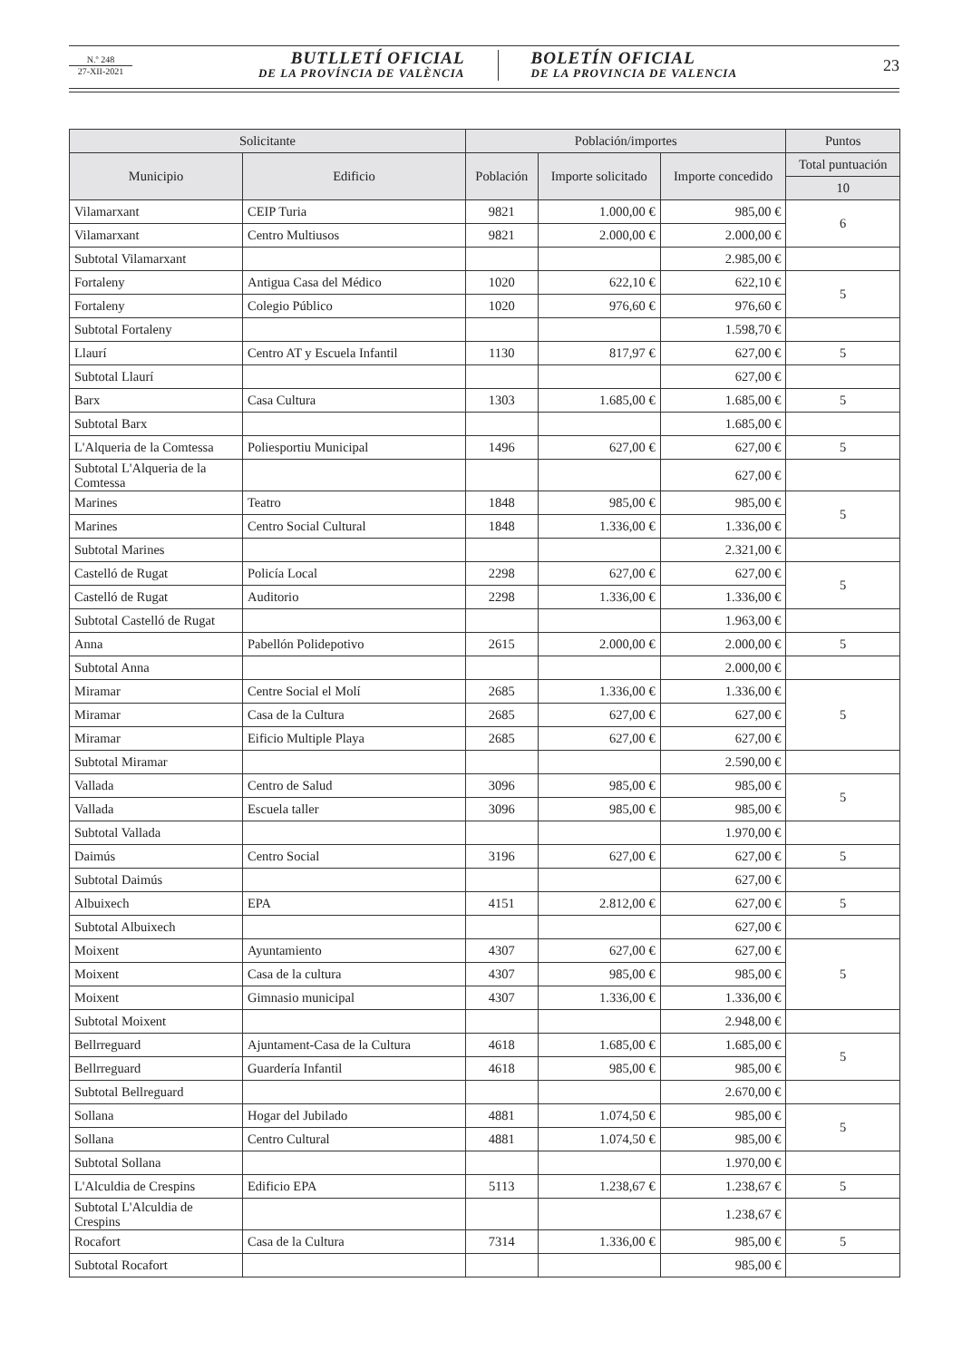N.º 248
27-XII-2021
BUTLLETÍ OFICIAL
DE LA PROVÍNCIA DE VALÈNCIA
BOLETÍN OFICIAL
DE LA PROVINCIA DE VALENCIA
23
| Solicitante | | Población/importes | | | Puntos |
| --- | --- | --- | --- | --- | --- |
| Municipio | Edificio | Población | Importe solicitado | Importe concedido | Total puntuación |
| | | | | | 10 |
| Vilamarxant | CEIP Turia | 9821 | 1.000,00 € | 985,00 € | 6 |
| Vilamarxant | Centro Multiusos | 9821 | 2.000,00 € | 2.000,00 € | |
| Subtotal Vilamarxant | | | | 2.985,00 € | |
| Fortaleny | Antigua Casa del Médico | 1020 | 622,10 € | 622,10 € | 5 |
| Fortaleny | Colegio Público | 1020 | 976,60 € | 976,60 € | |
| Subtotal Fortaleny | | | | 1.598,70 € | |
| Llaurí | Centro AT y Escuela Infantil | 1130 | 817,97 € | 627,00 € | 5 |
| Subtotal Llaurí | | | | 627,00 € | |
| Barx | Casa Cultura | 1303 | 1.685,00 € | 1.685,00 € | 5 |
| Subtotal Barx | | | | 1.685,00 € | |
| L'Alqueria de la Comtessa | Poliesportiu Municipal | 1496 | 627,00 € | 627,00 € | 5 |
| Subtotal L'Alqueria de la Comtessa | | | | 627,00 € | |
| Marines | Teatro | 1848 | 985,00 € | 985,00 € | 5 |
| Marines | Centro Social Cultural | 1848 | 1.336,00 € | 1.336,00 € | |
| Subtotal Marines | | | | 2.321,00 € | |
| Castelló de Rugat | Policía Local | 2298 | 627,00 € | 627,00 € | 5 |
| Castelló de Rugat | Auditorio | 2298 | 1.336,00 € | 1.336,00 € | |
| Subtotal Castelló de Rugat | | | | 1.963,00 € | |
| Anna | Pabellón Polidepotivo | 2615 | 2.000,00 € | 2.000,00 € | 5 |
| Subtotal Anna | | | | 2.000,00 € | |
| Miramar | Centre Social el Molí | 2685 | 1.336,00 € | 1.336,00 € | 5 |
| Miramar | Casa de la Cultura | 2685 | 627,00 € | 627,00 € | |
| Miramar | Eificio Multiple Playa | 2685 | 627,00 € | 627,00 € | |
| Subtotal Miramar | | | | 2.590,00 € | |
| Vallada | Centro de Salud | 3096 | 985,00 € | 985,00 € | 5 |
| Vallada | Escuela taller | 3096 | 985,00 € | 985,00 € | |
| Subtotal Vallada | | | | 1.970,00 € | |
| Daimús | Centro Social | 3196 | 627,00 € | 627,00 € | 5 |
| Subtotal Daimús | | | | 627,00 € | |
| Albuixech | EPA | 4151 | 2.812,00 € | 627,00 € | 5 |
| Subtotal Albuixech | | | | 627,00 € | |
| Moixent | Ayuntamiento | 4307 | 627,00 € | 627,00 € | 5 |
| Moixent | Casa de la cultura | 4307 | 985,00 € | 985,00 € | |
| Moixent | Gimnasio municipal | 4307 | 1.336,00 € | 1.336,00 € | |
| Subtotal Moixent | | | | 2.948,00 € | |
| Bellrreguard | Ajuntament-Casa de la Cultura | 4618 | 1.685,00 € | 1.685,00 € | 5 |
| Bellrreguard | Guardería Infantil | 4618 | 985,00 € | 985,00 € | |
| Subtotal Bellreguard | | | | 2.670,00 € | |
| Sollana | Hogar del Jubilado | 4881 | 1.074,50 € | 985,00 € | 5 |
| Sollana | Centro Cultural | 4881 | 1.074,50 € | 985,00 € | |
| Subtotal Sollana | | | | 1.970,00 € | |
| L'Alculdia de Crespins | Edificio EPA | 5113 | 1.238,67 € | 1.238,67 € | 5 |
| Subtotal L'Alculdia de Crespins | | | | 1.238,67 € | |
| Rocafort | Casa de la Cultura | 7314 | 1.336,00 € | 985,00 € | 5 |
| Subtotal Rocafort | | | | 985,00 € | |